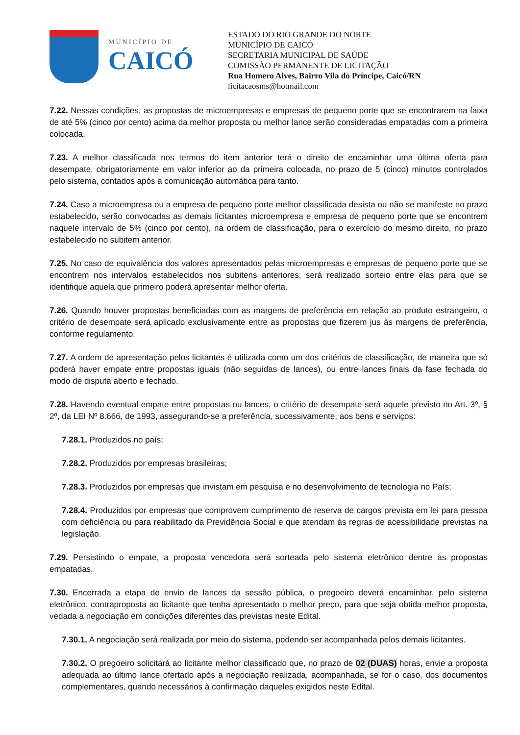MUNICÍPIO DE
CAICÓ
ESTADO DO RIO GRANDE DO NORTE
MUNICÍPIO DE CAICÓ
SECRETARIA MUNICIPAL DE SAÚDE
COMISSÃO PERMANENTE DE LICITAÇÃO
Rua Homero Alves, Bairro Vila do Príncipe, Caicó/RN
licitacaosms@hotmail.com
7.22. Nessas condições, as propostas de microempresas e empresas de pequeno porte que se encontrarem na faixa de até 5% (cinco por cento) acima da melhor proposta ou melhor lance serão consideradas empatadas com a primeira colocada.
7.23. A melhor classificada nos termos do item anterior terá o direito de encaminhar uma última oferta para desempate, obrigatoriamente em valor inferior ao da primeira colocada, no prazo de 5 (cinco) minutos controlados pelo sistema, contados após a comunicação automática para tanto.
7.24. Caso a microempresa ou a empresa de pequeno porte melhor classificada desista ou não se manifeste no prazo estabelecido, serão convocadas as demais licitantes microempresa e empresa de pequeno porte que se encontrem naquele intervalo de 5% (cinco por cento), na ordem de classificação, para o exercício do mesmo direito, no prazo estabelecido no subitem anterior.
7.25. No caso de equivalência dos valores apresentados pelas microempresas e empresas de pequeno porte que se encontrem nos intervalos estabelecidos nos subitens anteriores, será realizado sorteio entre elas para que se identifique aquela que primeiro poderá apresentar melhor oferta.
7.26. Quando houver propostas beneficiadas com as margens de preferência em relação ao produto estrangeiro, o critério de desempate será aplicado exclusivamente entre as propostas que fizerem jus às margens de preferência, conforme regulamento.
7.27. A ordem de apresentação pelos licitantes é utilizada como um dos critérios de classificação, de maneira que só poderá haver empate entre propostas iguais (não seguidas de lances), ou entre lances finais da fase fechada do modo de disputa aberto e fechado.
7.28. Havendo eventual empate entre propostas ou lances, o critério de desempate será aquele previsto no Art. 3º, § 2º, da LEI Nº 8.666, de 1993, assegurando-se a preferência, sucessivamente, aos bens e serviços:
7.28.1. Produzidos no país;
7.28.2. Produzidos por empresas brasileiras;
7.28.3. Produzidos por empresas que invistam em pesquisa e no desenvolvimento de tecnologia no País;
7.28.4. Produzidos por empresas que comprovem cumprimento de reserva de cargos prevista em lei para pessoa com deficiência ou para reabilitado da Previdência Social e que atendam às regras de acessibilidade previstas na legislação.
7.29. Persistindo o empate, a proposta vencedora será sorteada pelo sistema eletrônico dentre as propostas empatadas.
7.30. Encerrada a etapa de envio de lances da sessão pública, o pregoeiro deverá encaminhar, pelo sistema eletrônico, contraproposta ao licitante que tenha apresentado o melhor preço, para que seja obtida melhor proposta, vedada a negociação em condições diferentes das previstas neste Edital.
7.30.1. A negociação será realizada por meio do sistema, podendo ser acompanhada pelos demais licitantes.
7.30.2. O pregoeiro solicitará ao licitante melhor classificado que, no prazo de 02 (DUAS) horas, envie a proposta adequada ao último lance ofertado após a negociação realizada, acompanhada, se for o caso, dos documentos complementares, quando necessários à confirmação daqueles exigidos neste Edital.